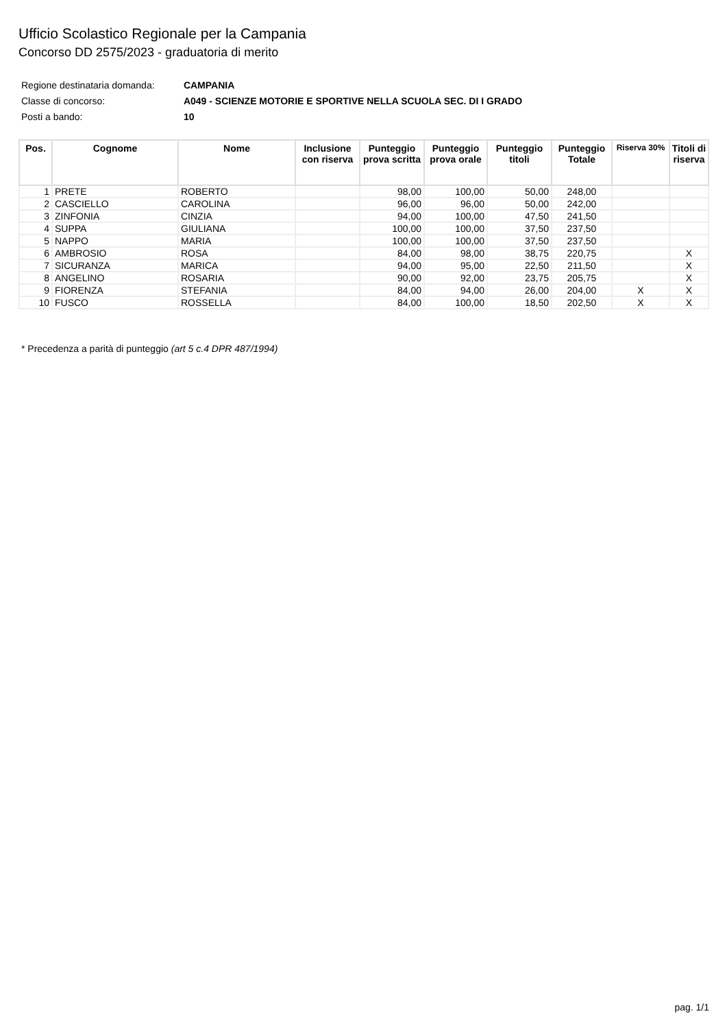Ufficio Scolastico Regionale per la Campania
Concorso DD 2575/2023 - graduatoria di merito
Regione destinataria domanda: CAMPANIA
Classe di concorso: A049 - SCIENZE MOTORIE E SPORTIVE NELLA SCUOLA SEC. DI I GRADO
Posti a bando: 10
| Pos. | Cognome | Nome | Inclusione con riserva | Punteggio prova scritta | Punteggio prova orale | Punteggio titoli | Punteggio Totale | Riserva 30% | Titoli di riserva |
| --- | --- | --- | --- | --- | --- | --- | --- | --- | --- |
| 1 | PRETE | ROBERTO | | 98,00 | 100,00 | 50,00 | 248,00 | | |
| 2 | CASCIELLO | CAROLINA | | 96,00 | 96,00 | 50,00 | 242,00 | | |
| 3 | ZINFONIA | CINZIA | | 94,00 | 100,00 | 47,50 | 241,50 | | |
| 4 | SUPPA | GIULIANA | | 100,00 | 100,00 | 37,50 | 237,50 | | |
| 5 | NAPPO | MARIA | | 100,00 | 100,00 | 37,50 | 237,50 | | |
| 6 | AMBROSIO | ROSA | | 84,00 | 98,00 | 38,75 | 220,75 | | X |
| 7 | SICURANZA | MARICA | | 94,00 | 95,00 | 22,50 | 211,50 | | X |
| 8 | ANGELINO | ROSARIA | | 90,00 | 92,00 | 23,75 | 205,75 | | X |
| 9 | FIORENZA | STEFANIA | | 84,00 | 94,00 | 26,00 | 204,00 | X | X |
| 10 | FUSCO | ROSSELLA | | 84,00 | 100,00 | 18,50 | 202,50 | X | X |
* Precedenza a parità di punteggio (art 5 c.4 DPR 487/1994)
pag. 1/1